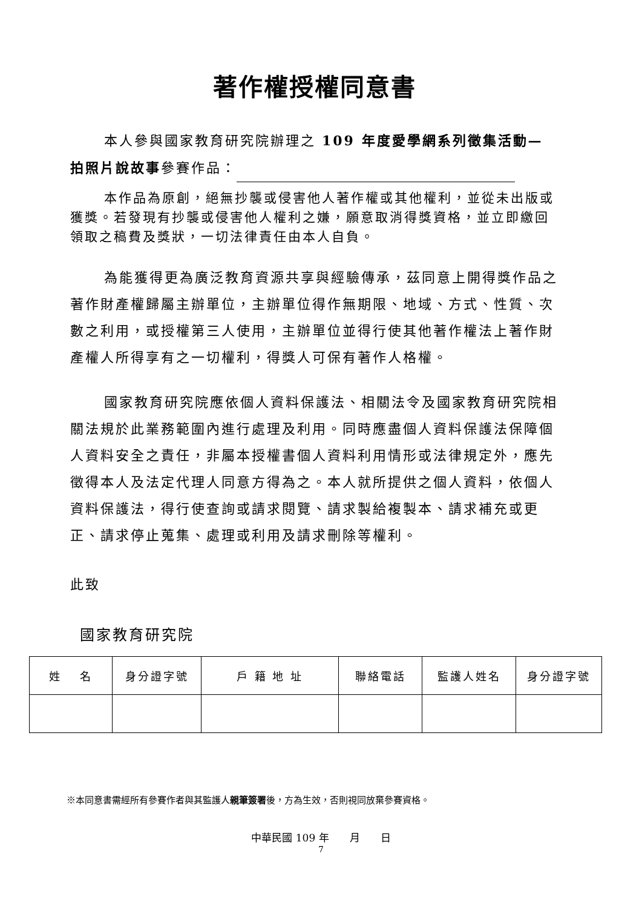著作權授權同意書
本人參與國家教育研究院辦理之 109 年度愛學網系列徵集活動—
拍照片說故事參賽作品：
本作品為原創，絕無抄襲或侵害他人著作權或其他權利，並從未出版或獲獎。若發現有抄襲或侵害他人權利之嫌，願意取消得獎資格，並立即繳回領取之稿費及獎狀，一切法律責任由本人自負。
為能獲得更為廣泛教育資源共享與經驗傳承，茲同意上開得獎作品之著作財產權歸屬主辦單位，主辦單位得作無期限、地域、方式、性質、次數之利用，或授權第三人使用，主辦單位並得行使其他著作權法上著作財產權人所得享有之一切權利，得獎人可保有著作人格權。
國家教育研究院應依個人資料保護法、相關法令及國家教育研究院相關法規於此業務範圍內進行處理及利用。同時應盡個人資料保護法保障個人資料安全之責任，非屬本授權書個人資料利用情形或法律規定外，應先徵得本人及法定代理人同意方得為之。本人就所提供之個人資料，依個人資料保護法，得行使查詢或請求閱覽、請求製給複製本、請求補充或更正、請求停止蒐集、處理或利用及請求刪除等權利。
此致
國家教育研究院
| 姓 名 | 身分證字號 | 戶 籍 地 址 | 聯絡電話 | 監護人姓名 | 身分證字號 |
| --- | --- | --- | --- | --- | --- |
※本同意書需經所有參賽作者與其監護人親筆簽署後，方為生效，否則視同放棄參賽資格。
中華民國 109 年　　月　　日
7